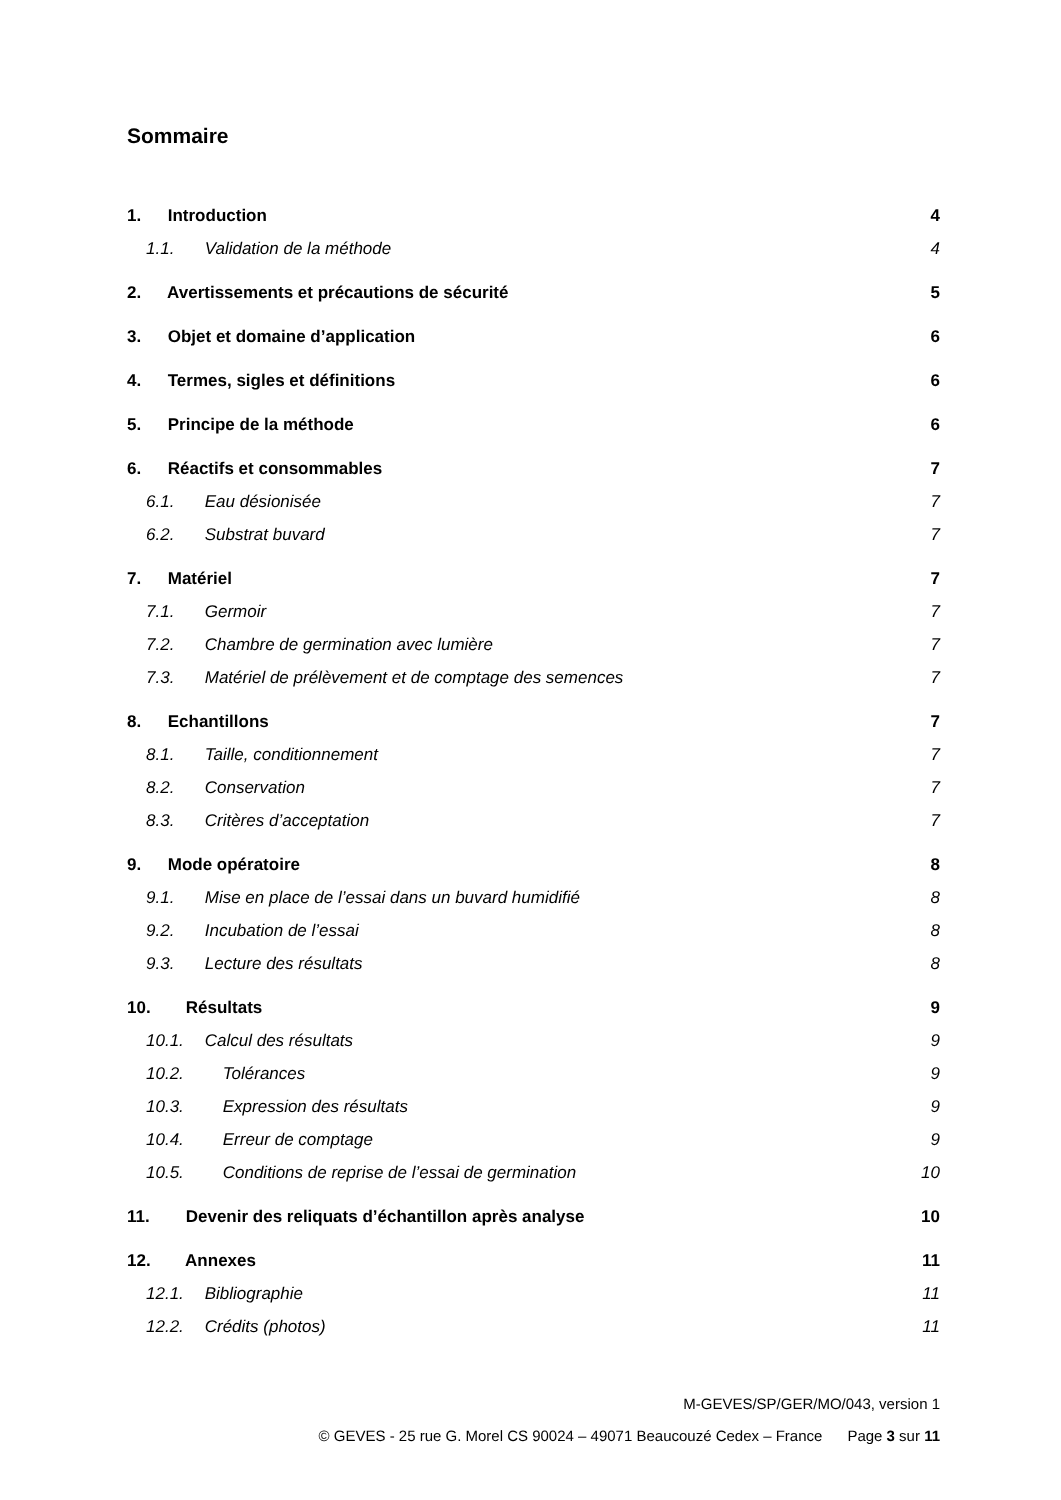Sommaire
1. Introduction 4
1.1. Validation de la méthode 4
2. Avertissements et précautions de sécurité 5
3. Objet et domaine d’application 6
4. Termes, sigles et définitions 6
5. Principe de la méthode 6
6. Réactifs et consommables 7
6.1. Eau désionisée 7
6.2. Substrat buvard 7
7. Matériel 7
7.1. Germoir 7
7.2. Chambre de germination avec lumière 7
7.3. Matériel de prélèvement et de comptage des semences 7
8. Echantillons 7
8.1. Taille, conditionnement 7
8.2. Conservation 7
8.3. Critères d’acceptation 7
9. Mode opératoire 8
9.1. Mise en place de l’essai dans un buvard humidifié 8
9.2. Incubation de l’essai 8
9.3. Lecture des résultats 8
10. Résultats 9
10.1. Calcul des résultats 9
10.2. Tolérances 9
10.3. Expression des résultats 9
10.4. Erreur de comptage 9
10.5. Conditions de reprise de l’essai de germination 10
11. Devenir des reliquats d’échantillon après analyse 10
12. Annexes 11
12.1. Bibliographie 11
12.2. Crédits (photos) 11
M-GEVES/SP/GER/MO/043, version 1
© GEVES - 25 rue G. Morel CS 90024 – 49071 Beaucouzé Cedex – France Page 3 sur 11